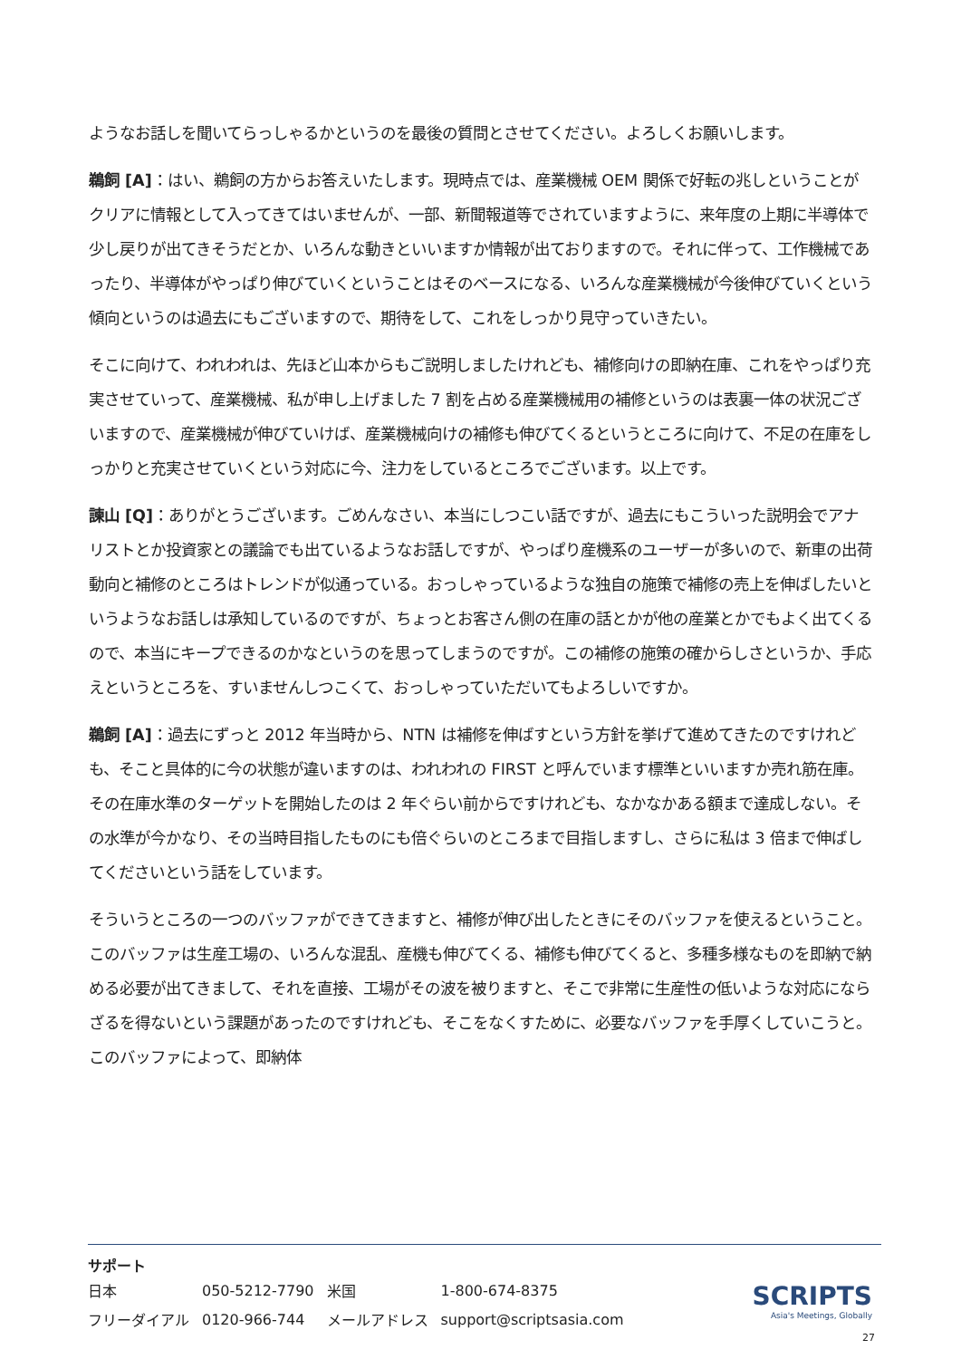ようなお話しを聞いてらっしゃるかというのを最後の質問とさせてください。よろしくお願いします。
鵜飼 [A]：はい、鵜飼の方からお答えいたします。現時点では、産業機械 OEM 関係で好転の兆しということがクリアに情報として入ってきてはいませんが、一部、新聞報道等でされていますように、来年度の上期に半導体で少し戻りが出てきそうだとか、いろんな動きといいますか情報が出ておりますので。それに伴って、工作機械であったり、半導体がやっぱり伸びていくということはそのベースになる、いろんな産業機械が今後伸びていくという傾向というのは過去にもございますので、期待をして、これをしっかり見守っていきたい。
そこに向けて、われわれは、先ほど山本からもご説明しましたけれども、補修向けの即納在庫、これをやっぱり充実させていって、産業機械、私が申し上げました 7 割を占める産業機械用の補修というのは表裏一体の状況ございますので、産業機械が伸びていけば、産業機械向けの補修も伸びてくるというところに向けて、不足の在庫をしっかりと充実させていくという対応に今、注力をしているところでございます。以上です。
諫山 [Q]：ありがとうございます。ごめんなさい、本当にしつこい話ですが、過去にもこういった説明会でアナリストとか投資家との議論でも出ているようなお話しですが、やっぱり産機系のユーザーが多いので、新車の出荷動向と補修のところはトレンドが似通っている。おっしゃっているような独自の施策で補修の売上を伸ばしたいというようなお話しは承知しているのですが、ちょっとお客さん側の在庫の話とかが他の産業とかでもよく出てくるので、本当にキープできるのかなというのを思ってしまうのですが。この補修の施策の確からしさというか、手応えというところを、すいませんしつこくて、おっしゃっていただいてもよろしいですか。
鵜飼 [A]：過去にずっと 2012 年当時から、NTN は補修を伸ばすという方針を挙げて進めてきたのですけれども、そこと具体的に今の状態が違いますのは、われわれの FIRST と呼んでいます標準といいますか売れ筋在庫。その在庫水準のターゲットを開始したのは 2 年ぐらい前からですけれども、なかなかある額まで達成しない。その水準が今かなり、その当時目指したものにも倍ぐらいのところまで目指しますし、さらに私は 3 倍まで伸ばしてくださいという話をしています。
そういうところの一つのバッファができてきますと、補修が伸び出したときにそのバッファを使えるということ。このバッファは生産工場の、いろんな混乱、産機も伸びてくる、補修も伸びてくると、多種多様なものを即納で納める必要が出てきまして、それを直接、工場がその波を被りますと、そこで非常に生産性の低いような対応にならざるを得ないという課題があったのですけれども、そこをなくすために、必要なバッファを手厚くしていこうと。このバッファによって、即納体
サポート
| 日本 | 050-5212-7790 | 米国 | 1-800-674-8375 |
| フリーダイアル | 0120-966-744 | メールアドレス | support@scriptsasia.com |
SCRIPTS
Asia's Meetings, Globally
27